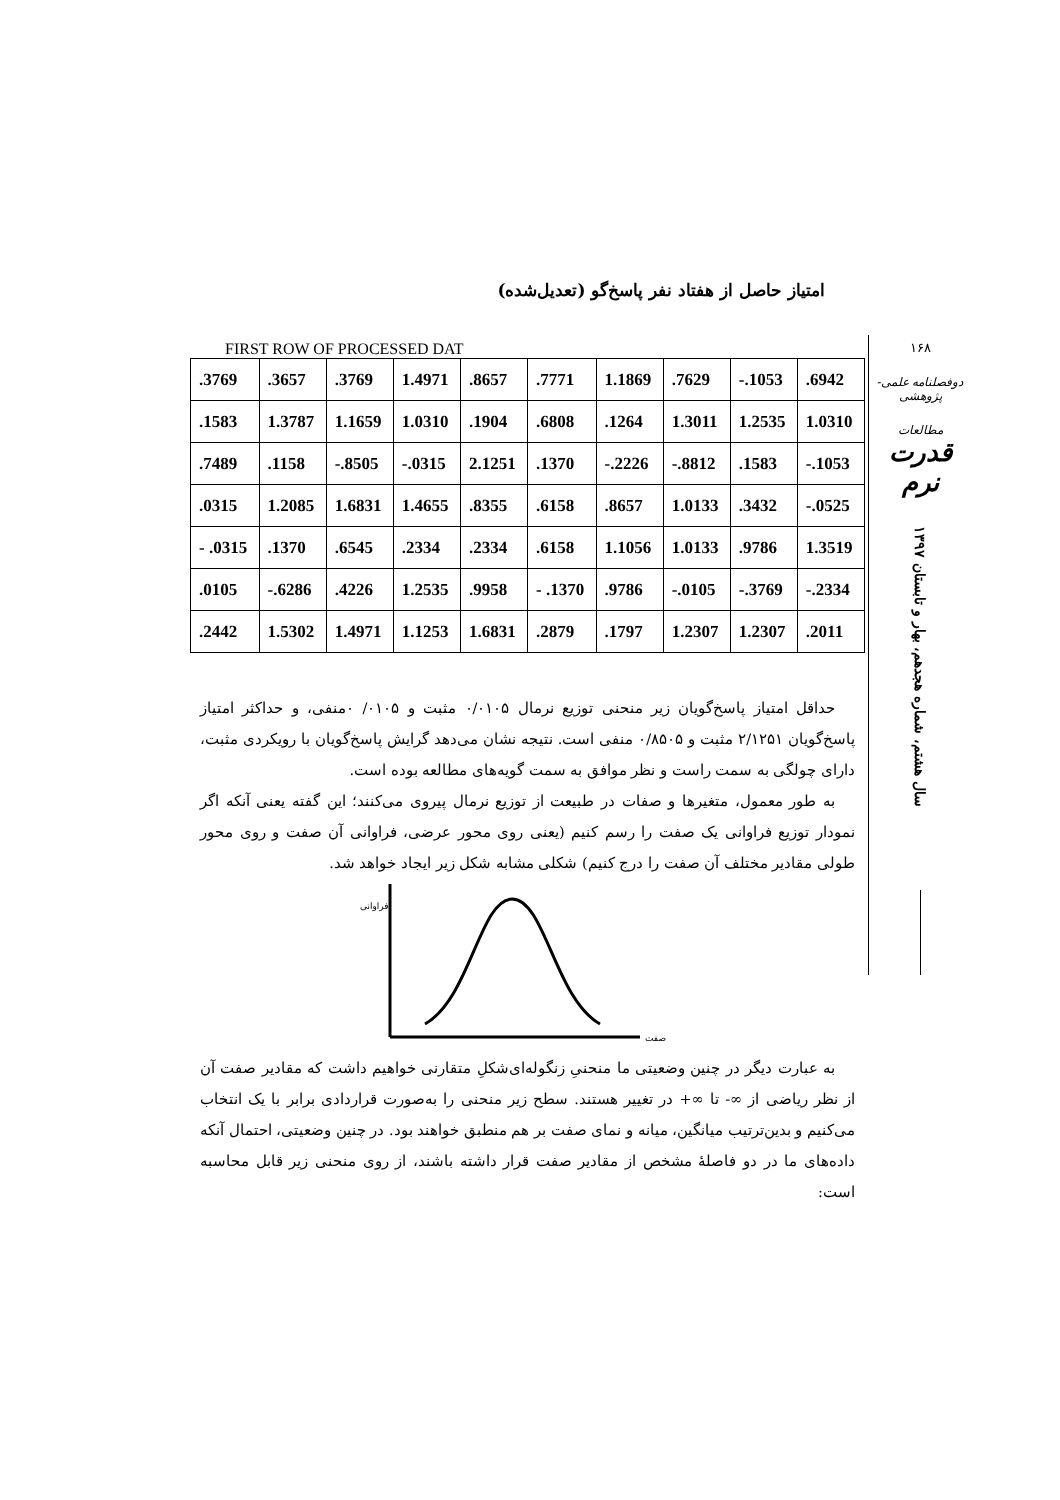۱۶۸
دوفصلنامه علمی-پژوهشی
مطالعات
قدرت نرم
سال هشتم، شماره هجدهم، بهار و تابستان ۱۳۹۷
امتیاز حاصل از هفتاد نفر پاسخ‌گو (تعدیل‌شده)
FIRST ROW OF PROCESSED DAT
| .3769 | .3657 | .3769 | 1.4971 | .8657 | .7771 | 1.1869 | .7629 | -.1053 | .6942 |
| .1583 | 1.3787 | 1.1659 | 1.0310 | .1904 | .6808 | .1264 | 1.3011 | 1.2535 | 1.0310 |
| .7489 | .1158 | -.8505 | -.0315 | 2.1251 | .1370 | -.2226 | -.8812 | .1583 | -.1053 |
| .0315 | 1.2085 | 1.6831 | 1.4655 | .8355 | .6158 | .8657 | 1.0133 | .3432 | -.0525 |
| - .0315 | .1370 | .6545 | .2334 | .2334 | .6158 | 1.1056 | 1.0133 | .9786 | 1.3519 |
| .0105 | -.6286 | .4226 | 1.2535 | .9958 | - .1370 | .9786 | -.0105 | -.3769 | -.2334 |
| .2442 | 1.5302 | 1.4971 | 1.1253 | 1.6831 | .2879 | .1797 | 1.2307 | 1.2307 | .2011 |
حداقل امتیاز پاسخ‌گویان زیر منحنی توزیع نرمال ۰/۰۱۰۵ مثبت و ۰۱۰۵/ ۰منفی، و حداکثر امتیاز پاسخ‌گویان ۲/۱۲۵۱ مثبت و ۰/۸۵۰۵ منفی است. نتیجه نشان می‌دهد گرایش پاسخ‌گویان با رویکردی مثبت، دارای چولگی به سمت راست و نظر موافق به سمت گویه‌های مطالعه بوده است.
به طور معمول، متغیرها و صفات در طبیعت از توزیع نرمال پیروی می‌کنند؛ این گفته یعنی آنکه اگر نمودار توزیع فراوانی یک صفت را رسم کنیم (یعنی روی محور عرضی، فراوانی آن صفت و روی محور طولی مقادیر مختلف آن صفت را درج کنیم) شکلی مشابه شکل زیر ایجاد خواهد شد.
فراوانی
صفت
به عبارت دیگر در چنین وضعیتی ما منحنیِ زنگوله‌ای‌شکلِ متقارنی خواهیم داشت که مقادیر صفت آن از نظر ریاضی از ∞- تا ∞+ در تغییر هستند. سطح زیر منحنی را به‌صورت قراردادی برابر با یک انتخاب می‌کنیم و بدین‌ترتیب میانگین، میانه و نمای صفت بر هم منطبق خواهند بود. در چنین وضعیتی، احتمال آنکه داده‌های ما در دو فاصلهٔ مشخص از مقادیر صفت قرار داشته باشند، از روی منحنی زیر قابل محاسبه است: